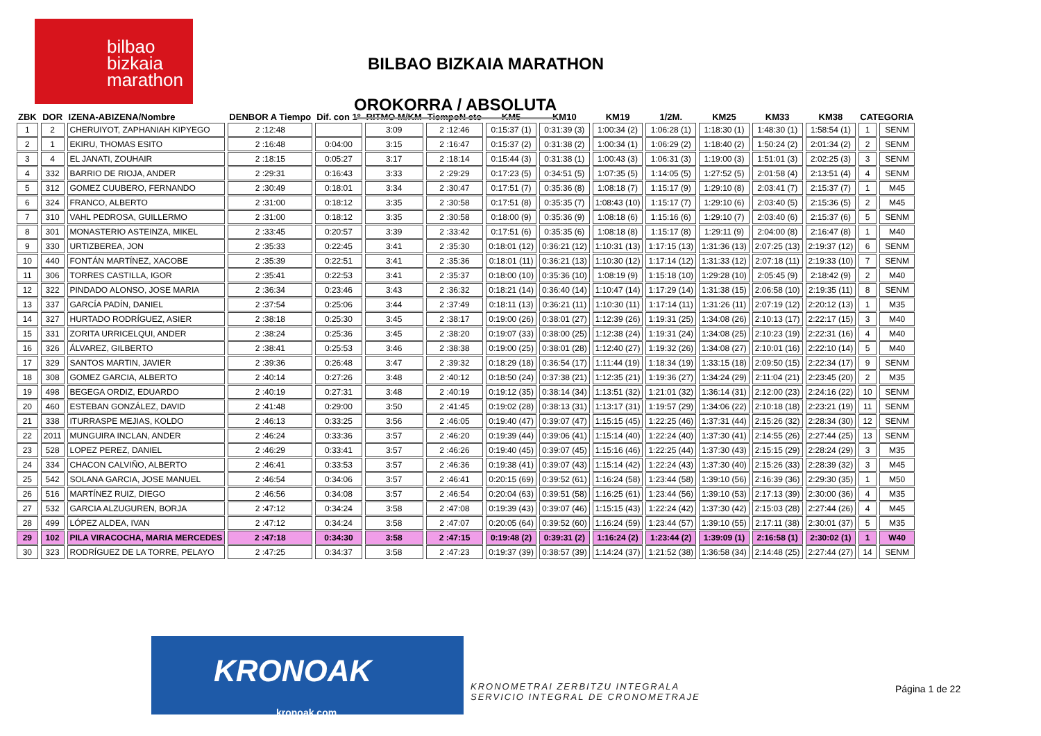bilbao
bizkaia
marathon
BILBAO BIZKAIA MARATHON
OROKORRA / ABSOLUTA
| ZBK | DOR | IZENA-ABIZENA/Nombre | DENBOR A Tiempo | Dif. con 1º | RITMO M/KM | TiempoN eto | KM5 | KM10 | KM19 | 1/2M. | KM25 | KM33 | KM38 | CATEGORIA | |
| --- | --- | --- | --- | --- | --- | --- | --- | --- | --- | --- | --- | --- | --- | --- | --- |
| 1 | 2 | CHERUIYOT, ZAPHANIAH KIPYEGO | 2 :12:48 | | 3:09 | 2 :12:46 | 0:15:37 (1) | 0:31:39 (3) | 1:00:34 (2) | 1:06:28 (1) | 1:18:30 (1) | 1:48:30 (1) | 1:58:54 (1) | 1 | SENM |
| 2 | 1 | EKIRU, THOMAS ESITO | 2 :16:48 | 0:04:00 | 3:15 | 2 :16:47 | 0:15:37 (2) | 0:31:38 (2) | 1:00:34 (1) | 1:06:29 (2) | 1:18:40 (2) | 1:50:24 (2) | 2:01:34 (2) | 2 | SENM |
| 3 | 4 | EL JANATI, ZOUHAIR | 2 :18:15 | 0:05:27 | 3:17 | 2 :18:14 | 0:15:44 (3) | 0:31:38 (1) | 1:00:43 (3) | 1:06:31 (3) | 1:19:00 (3) | 1:51:01 (3) | 2:02:25 (3) | 3 | SENM |
| 4 | 332 | BARRIO DE RIOJA, ANDER | 2 :29:31 | 0:16:43 | 3:33 | 2 :29:29 | 0:17:23 (5) | 0:34:51 (5) | 1:07:35 (5) | 1:14:05 (5) | 1:27:52 (5) | 2:01:58 (4) | 2:13:51 (4) | 4 | SENM |
| 5 | 312 | GOMEZ CUUBERO, FERNANDO | 2 :30:49 | 0:18:01 | 3:34 | 2 :30:47 | 0:17:51 (7) | 0:35:36 (8) | 1:08:18 (7) | 1:15:17 (9) | 1:29:10 (8) | 2:03:41 (7) | 2:15:37 (7) | 1 | M45 |
| 6 | 324 | FRANCO, ALBERTO | 2 :31:00 | 0:18:12 | 3:35 | 2 :30:58 | 0:17:51 (8) | 0:35:35 (7) | 1:08:43 (10) | 1:15:17 (7) | 1:29:10 (6) | 2:03:40 (5) | 2:15:36 (5) | 2 | M45 |
| 7 | 310 | VAHL PEDROSA, GUILLERMO | 2 :31:00 | 0:18:12 | 3:35 | 2 :30:58 | 0:18:00 (9) | 0:35:36 (9) | 1:08:18 (6) | 1:15:16 (6) | 1:29:10 (7) | 2:03:40 (6) | 2:15:37 (6) | 5 | SENM |
| 8 | 301 | MONASTERIO ASTEINZA, MIKEL | 2 :33:45 | 0:20:57 | 3:39 | 2 :33:42 | 0:17:51 (6) | 0:35:35 (6) | 1:08:18 (8) | 1:15:17 (8) | 1:29:11 (9) | 2:04:00 (8) | 2:16:47 (8) | 1 | M40 |
| 9 | 330 | URTIZBEREA, JON | 2 :35:33 | 0:22:45 | 3:41 | 2 :35:30 | 0:18:01 (12) | 0:36:21 (12) | 1:10:31 (13) | 1:17:15 (13) | 1:31:36 (13) | 2:07:25 (13) | 2:19:37 (12) | 6 | SENM |
| 10 | 440 | FONTÁN MARTÍNEZ, XACOBE | 2 :35:39 | 0:22:51 | 3:41 | 2 :35:36 | 0:18:01 (11) | 0:36:21 (13) | 1:10:30 (12) | 1:17:14 (12) | 1:31:33 (12) | 2:07:18 (11) | 2:19:33 (10) | 7 | SENM |
| 11 | 306 | TORRES CASTILLA, IGOR | 2 :35:41 | 0:22:53 | 3:41 | 2 :35:37 | 0:18:00 (10) | 0:35:36 (10) | 1:08:19 (9) | 1:15:18 (10) | 1:29:28 (10) | 2:05:45 (9) | 2:18:42 (9) | 2 | M40 |
| 12 | 322 | PINDADO ALONSO, JOSE MARIA | 2 :36:34 | 0:23:46 | 3:43 | 2 :36:32 | 0:18:21 (14) | 0:36:40 (14) | 1:10:47 (14) | 1:17:29 (14) | 1:31:38 (15) | 2:06:58 (10) | 2:19:35 (11) | 8 | SENM |
| 13 | 337 | GARCÍA PADÍN, DANIEL | 2 :37:54 | 0:25:06 | 3:44 | 2 :37:49 | 0:18:11 (13) | 0:36:21 (11) | 1:10:30 (11) | 1:17:14 (11) | 1:31:26 (11) | 2:07:19 (12) | 2:20:12 (13) | 1 | M35 |
| 14 | 327 | HURTADO RODRÍGUEZ, ASIER | 2 :38:18 | 0:25:30 | 3:45 | 2 :38:17 | 0:19:00 (26) | 0:38:01 (27) | 1:12:39 (26) | 1:19:31 (25) | 1:34:08 (26) | 2:10:13 (17) | 2:22:17 (15) | 3 | M40 |
| 15 | 331 | ZORITA URRICELQUI, ANDER | 2 :38:24 | 0:25:36 | 3:45 | 2 :38:20 | 0:19:07 (33) | 0:38:00 (25) | 1:12:38 (24) | 1:19:31 (24) | 1:34:08 (25) | 2:10:23 (19) | 2:22:31 (16) | 4 | M40 |
| 16 | 326 | ÁLVAREZ, GILBERTO | 2 :38:41 | 0:25:53 | 3:46 | 2 :38:38 | 0:19:00 (25) | 0:38:01 (28) | 1:12:40 (27) | 1:19:32 (26) | 1:34:08 (27) | 2:10:01 (16) | 2:22:10 (14) | 5 | M40 |
| 17 | 329 | SANTOS MARTIN, JAVIER | 2 :39:36 | 0:26:48 | 3:47 | 2 :39:32 | 0:18:29 (18) | 0:36:54 (17) | 1:11:44 (19) | 1:18:34 (19) | 1:33:15 (18) | 2:09:50 (15) | 2:22:34 (17) | 9 | SENM |
| 18 | 308 | GOMEZ GARCIA, ALBERTO | 2 :40:14 | 0:27:26 | 3:48 | 2 :40:12 | 0:18:50 (24) | 0:37:38 (21) | 1:12:35 (21) | 1:19:36 (27) | 1:34:24 (29) | 2:11:04 (21) | 2:23:45 (20) | 2 | M35 |
| 19 | 498 | BEGEGA ORDIZ, EDUARDO | 2 :40:19 | 0:27:31 | 3:48 | 2 :40:19 | 0:19:12 (35) | 0:38:14 (34) | 1:13:51 (32) | 1:21:01 (32) | 1:36:14 (31) | 2:12:00 (23) | 2:24:16 (22) | 10 | SENM |
| 20 | 460 | ESTEBAN GONZÁLEZ, DAVID | 2 :41:48 | 0:29:00 | 3:50 | 2 :41:45 | 0:19:02 (28) | 0:38:13 (31) | 1:13:17 (31) | 1:19:57 (29) | 1:34:06 (22) | 2:10:18 (18) | 2:23:21 (19) | 11 | SENM |
| 21 | 338 | ITURRASPE MEJIAS, KOLDO | 2 :46:13 | 0:33:25 | 3:56 | 2 :46:05 | 0:19:40 (47) | 0:39:07 (47) | 1:15:15 (45) | 1:22:25 (46) | 1:37:31 (44) | 2:15:26 (32) | 2:28:34 (30) | 12 | SENM |
| 22 | 2011 | MUNGUIRA INCLAN, ANDER | 2 :46:24 | 0:33:36 | 3:57 | 2 :46:20 | 0:19:39 (44) | 0:39:06 (41) | 1:15:14 (40) | 1:22:24 (40) | 1:37:30 (41) | 2:14:55 (26) | 2:27:44 (25) | 13 | SENM |
| 23 | 528 | LOPEZ PEREZ, DANIEL | 2 :46:29 | 0:33:41 | 3:57 | 2 :46:26 | 0:19:40 (45) | 0:39:07 (45) | 1:15:16 (46) | 1:22:25 (44) | 1:37:30 (43) | 2:15:15 (29) | 2:28:24 (29) | 3 | M35 |
| 24 | 334 | CHACON CALVIÑO, ALBERTO | 2 :46:41 | 0:33:53 | 3:57 | 2 :46:36 | 0:19:38 (41) | 0:39:07 (43) | 1:15:14 (42) | 1:22:24 (43) | 1:37:30 (40) | 2:15:26 (33) | 2:28:39 (32) | 3 | M45 |
| 25 | 542 | SOLANA GARCIA, JOSE MANUEL | 2 :46:54 | 0:34:06 | 3:57 | 2 :46:41 | 0:20:15 (69) | 0:39:52 (61) | 1:16:24 (58) | 1:23:44 (58) | 1:39:10 (56) | 2:16:39 (36) | 2:29:30 (35) | 1 | M50 |
| 26 | 516 | MARTÍNEZ RUIZ, DIEGO | 2 :46:56 | 0:34:08 | 3:57 | 2 :46:54 | 0:20:04 (63) | 0:39:51 (58) | 1:16:25 (61) | 1:23:44 (56) | 1:39:10 (53) | 2:17:13 (39) | 2:30:00 (36) | 4 | M35 |
| 27 | 532 | GARCIA ALZUGUREN, BORJA | 2 :47:12 | 0:34:24 | 3:58 | 2 :47:08 | 0:19:39 (43) | 0:39:07 (46) | 1:15:15 (43) | 1:22:24 (42) | 1:37:30 (42) | 2:15:03 (28) | 2:27:44 (26) | 4 | M45 |
| 28 | 499 | LÓPEZ ALDEA, IVAN | 2 :47:12 | 0:34:24 | 3:58 | 2 :47:07 | 0:20:05 (64) | 0:39:52 (60) | 1:16:24 (59) | 1:23:44 (57) | 1:39:10 (55) | 2:17:11 (38) | 2:30:01 (37) | 5 | M35 |
| 29 | 102 | PILA VIRACOCHA, MARIA MERCEDES | 2 :47:18 | 0:34:30 | 3:58 | 2 :47:15 | 0:19:48 (2) | 0:39:31 (2) | 1:16:24 (2) | 1:23:44 (2) | 1:39:09 (1) | 2:16:58 (1) | 2:30:02 (1) | 1 | W40 |
| 30 | 323 | RODRÍGUEZ DE LA TORRE, PELAYO | 2 :47:25 | 0:34:37 | 3:58 | 2 :47:23 | 0:19:37 (39) | 0:38:57 (39) | 1:14:24 (37) | 1:21:52 (38) | 1:36:58 (34) | 2:14:48 (25) | 2:27:44 (27) | 14 | SENM |
KRONOAK
kronoak.com
KRONOMETRAI ZERBITZU INTEGRALA
SERVICIO INTEGRAL DE CRONOMETRAJE
Página 1 de 22